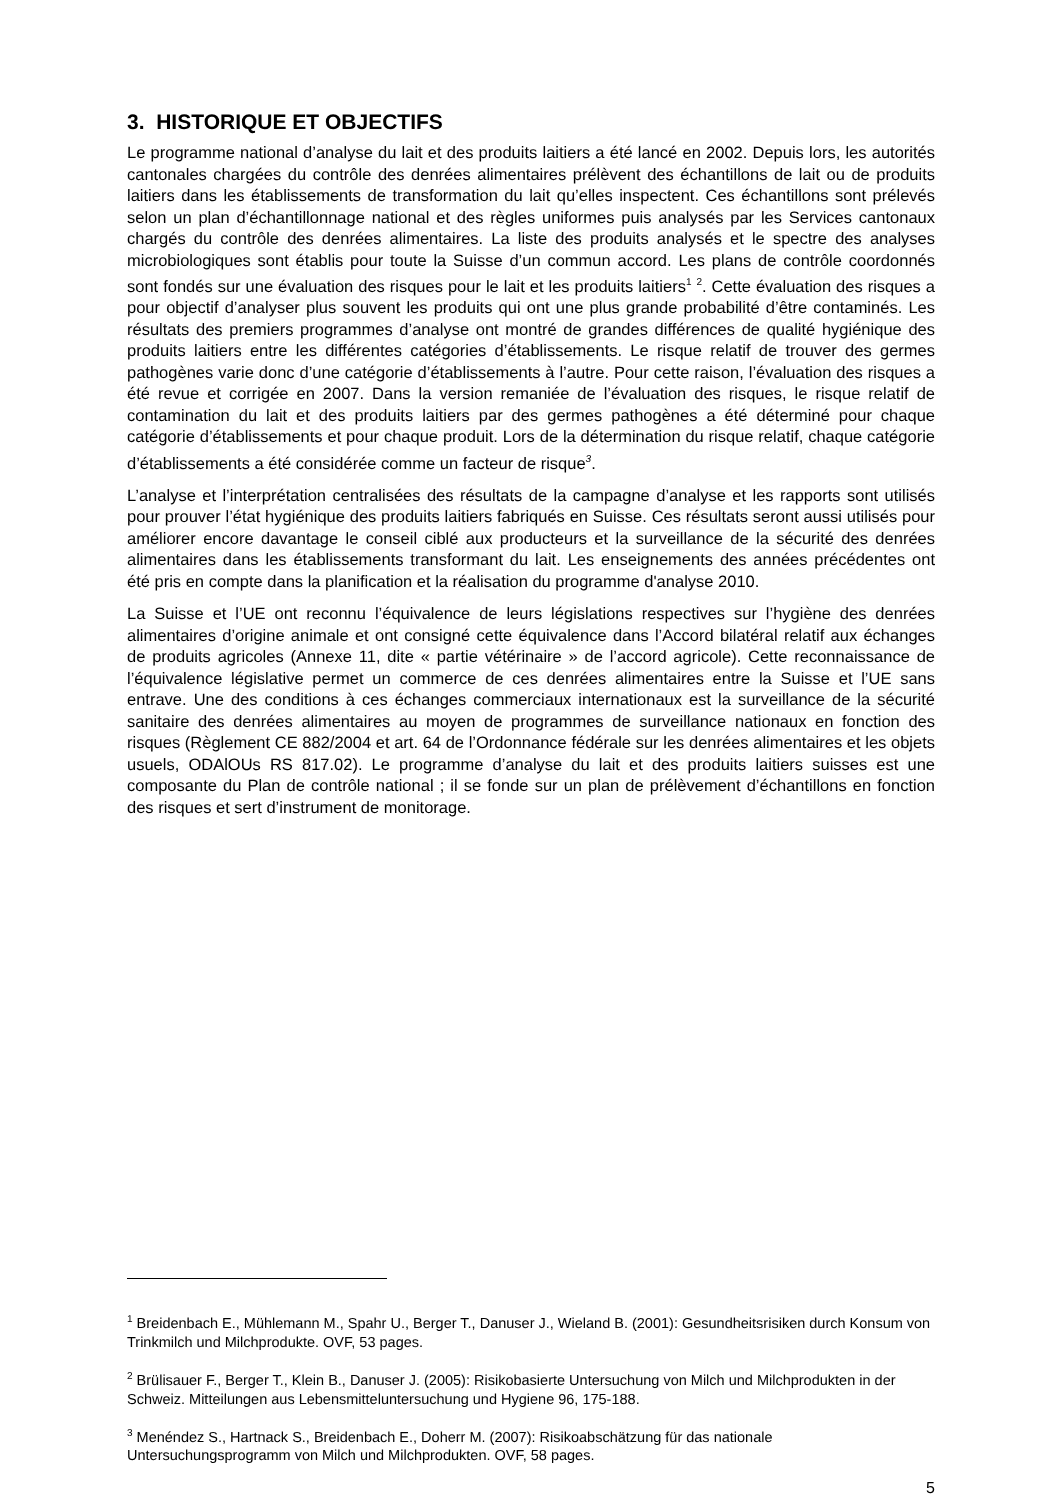3. HISTORIQUE ET OBJECTIFS
Le programme national d’analyse du lait et des produits laitiers a été lancé en 2002. Depuis lors, les autorités cantonales chargées du contrôle des denrées alimentaires prélèvent des échantillons de lait ou de produits laitiers dans les établissements de transformation du lait qu’elles inspectent. Ces échantillons sont prélevés selon un plan d’échantillonnage national et des règles uniformes puis analysés par les Services cantonaux chargés du contrôle des denrées alimentaires. La liste des produits analysés et le spectre des analyses microbiologiques sont établis pour toute la Suisse d’un commun accord. Les plans de contrôle coordonnés sont fondés sur une évaluation des risques pour le lait et les produits laitiers<sup>1</sup> <sup>2</sup>. Cette évaluation des risques a pour objectif d’analyser plus souvent les produits qui ont une plus grande probabilité d’être contaminés. Les résultats des premiers programmes d’analyse ont montré de grandes différences de qualité hygiénique des produits laitiers entre les différentes catégories d’établissements. Le risque relatif de trouver des germes pathogènes varie donc d’une catégorie d’établissements à l’autre. Pour cette raison, l’évaluation des risques a été revue et corrigée en 2007. Dans la version remaniée de l’évaluation des risques, le risque relatif de contamination du lait et des produits laitiers par des germes pathogènes a été déterminé pour chaque catégorie d’établissements et pour chaque produit. Lors de la détermination du risque relatif, chaque catégorie d’établissements a été considérée comme un facteur de risque<sup>3</sup>.
L’analyse et l’interprétation centralisées des résultats de la campagne d’analyse et les rapports sont utilisés pour prouver l’état hygiénique des produits laitiers fabriqués en Suisse. Ces résultats seront aussi utilisés pour améliorer encore davantage le conseil ciblé aux producteurs et la surveillance de la sécurité des denrées alimentaires dans les établissements transformant du lait. Les enseignements des années précédentes ont été pris en compte dans la planification et la réalisation du programme d'analyse 2010.
La Suisse et l’UE ont reconnu l’équivalence de leurs législations respectives sur l’hygiène des denrées alimentaires d’origine animale et ont consigné cette équivalence dans l’Accord bilatéral relatif aux échanges de produits agricoles (Annexe 11, dite « partie vétérinaire » de l’accord agricole). Cette reconnaissance de l’équivalence législative permet un commerce de ces denrées alimentaires entre la Suisse et l’UE sans entrave. Une des conditions à ces échanges commerciaux internationaux est la surveillance de la sécurité sanitaire des denrées alimentaires au moyen de programmes de surveillance nationaux en fonction des risques (Règlement CE 882/2004 et art. 64 de l’Ordonnance fédérale sur les denrées alimentaires et les objets usuels, ODAlOUs RS 817.02). Le programme d’analyse du lait et des produits laitiers suisses est une composante du Plan de contrôle national ; il se fonde sur un plan de prélèvement d’échantillons en fonction des risques et sert d’instrument de monitorage.
<sup>1</sup> Breidenbach E., Mühlemann M., Spahr U., Berger T., Danuser J., Wieland B. (2001): Gesundheitsrisiken durch Konsum von Trinkmilch und Milchprodukte. OVF, 53 pages.
<sup>2</sup> Brülisauer F., Berger T., Klein B., Danuser J. (2005): Risikobasierte Untersuchung von Milch und Milchprodukten in der Schweiz. Mitteilungen aus Lebensmitteluntersuchung und Hygiene 96, 175-188.
<sup>3</sup> Menéndez S., Hartnack S., Breidenbach E., Doherr M. (2007): Risikoabschätzung für das nationale Untersuchungsprogramm von Milch und Milchprodukten. OVF, 58 pages.
5